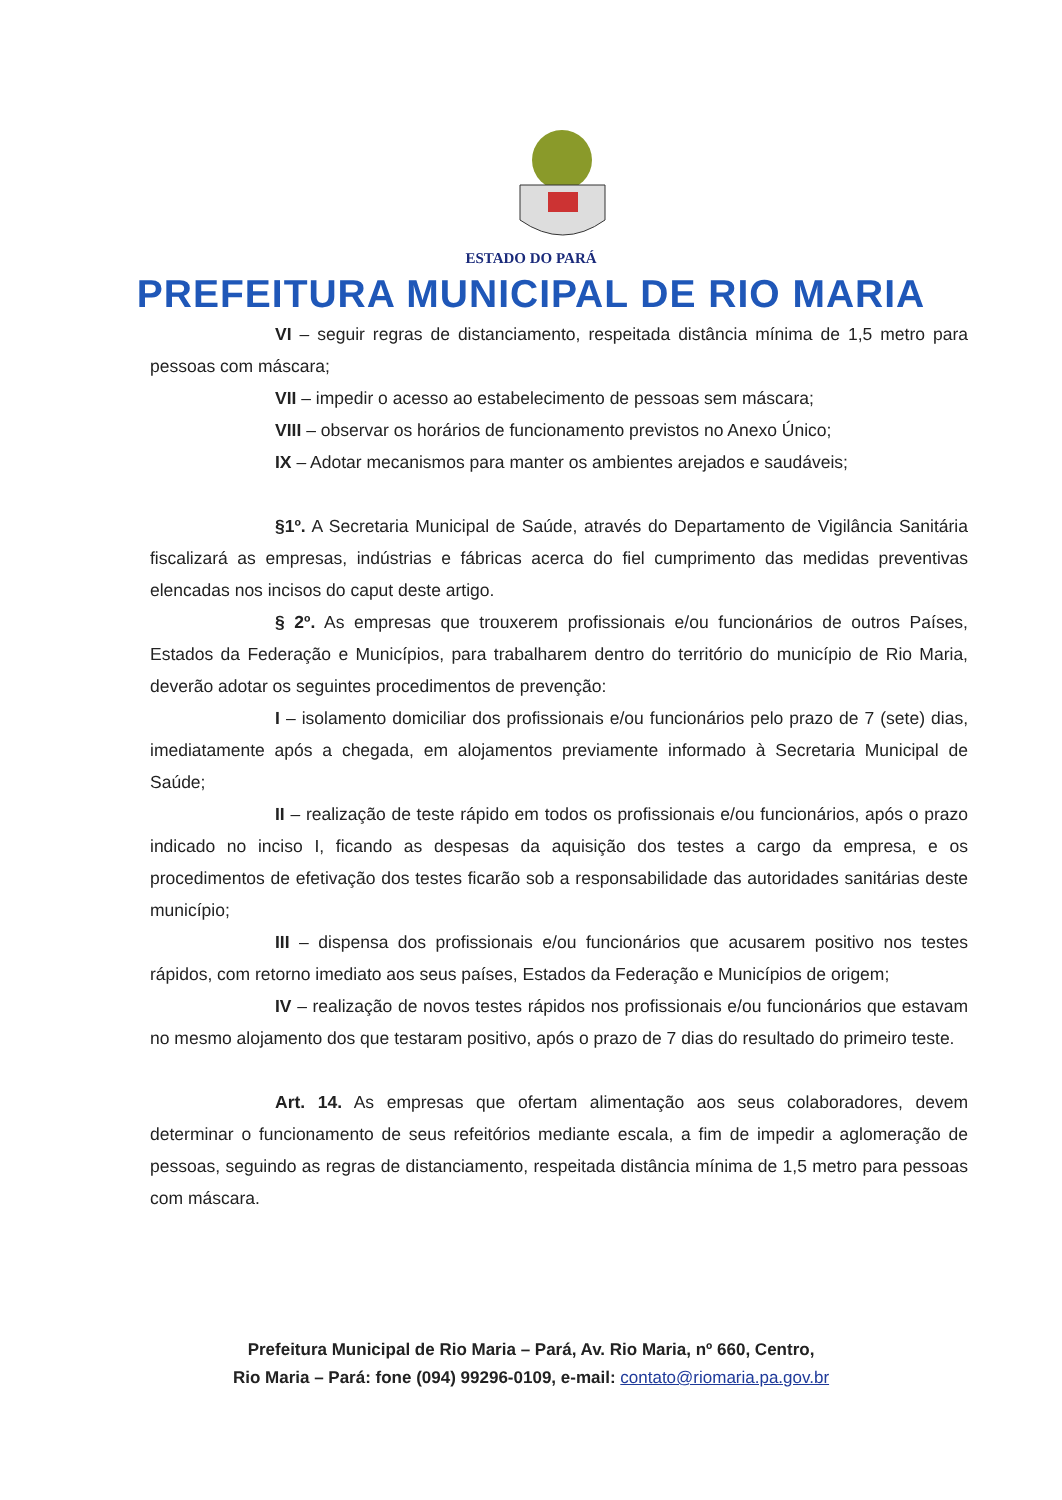ESTADO DO PARÁ
PREFEITURA MUNICIPAL DE RIO MARIA
VI – seguir regras de distanciamento, respeitada distância mínima de 1,5 metro para pessoas com máscara;
VII – impedir o acesso ao estabelecimento de pessoas sem máscara;
VIII – observar os horários de funcionamento previstos no Anexo Único;
IX – Adotar mecanismos para manter os ambientes arejados e saudáveis;
§1º. A Secretaria Municipal de Saúde, através do Departamento de Vigilância Sanitária fiscalizará as empresas, indústrias e fábricas acerca do fiel cumprimento das medidas preventivas elencadas nos incisos do caput deste artigo.
§ 2º. As empresas que trouxerem profissionais e/ou funcionários de outros Países, Estados da Federação e Municípios, para trabalharem dentro do território do município de Rio Maria, deverão adotar os seguintes procedimentos de prevenção:
I – isolamento domiciliar dos profissionais e/ou funcionários pelo prazo de 7 (sete) dias, imediatamente após a chegada, em alojamentos previamente informado à Secretaria Municipal de Saúde;
II – realização de teste rápido em todos os profissionais e/ou funcionários, após o prazo indicado no inciso I, ficando as despesas da aquisição dos testes a cargo da empresa, e os procedimentos de efetivação dos testes ficarão sob a responsabilidade das autoridades sanitárias deste município;
III – dispensa dos profissionais e/ou funcionários que acusarem positivo nos testes rápidos, com retorno imediato aos seus países, Estados da Federação e Municípios de origem;
IV – realização de novos testes rápidos nos profissionais e/ou funcionários que estavam no mesmo alojamento dos que testaram positivo, após o prazo de 7 dias do resultado do primeiro teste.
Art. 14. As empresas que ofertam alimentação aos seus colaboradores, devem determinar o funcionamento de seus refeitórios mediante escala, a fim de impedir a aglomeração de pessoas, seguindo as regras de distanciamento, respeitada distância mínima de 1,5 metro para pessoas com máscara.
Prefeitura Municipal de Rio Maria – Pará, Av. Rio Maria, nº 660, Centro,
Rio Maria – Pará: fone (094) 99296-0109, e-mail: contato@riomaria.pa.gov.br